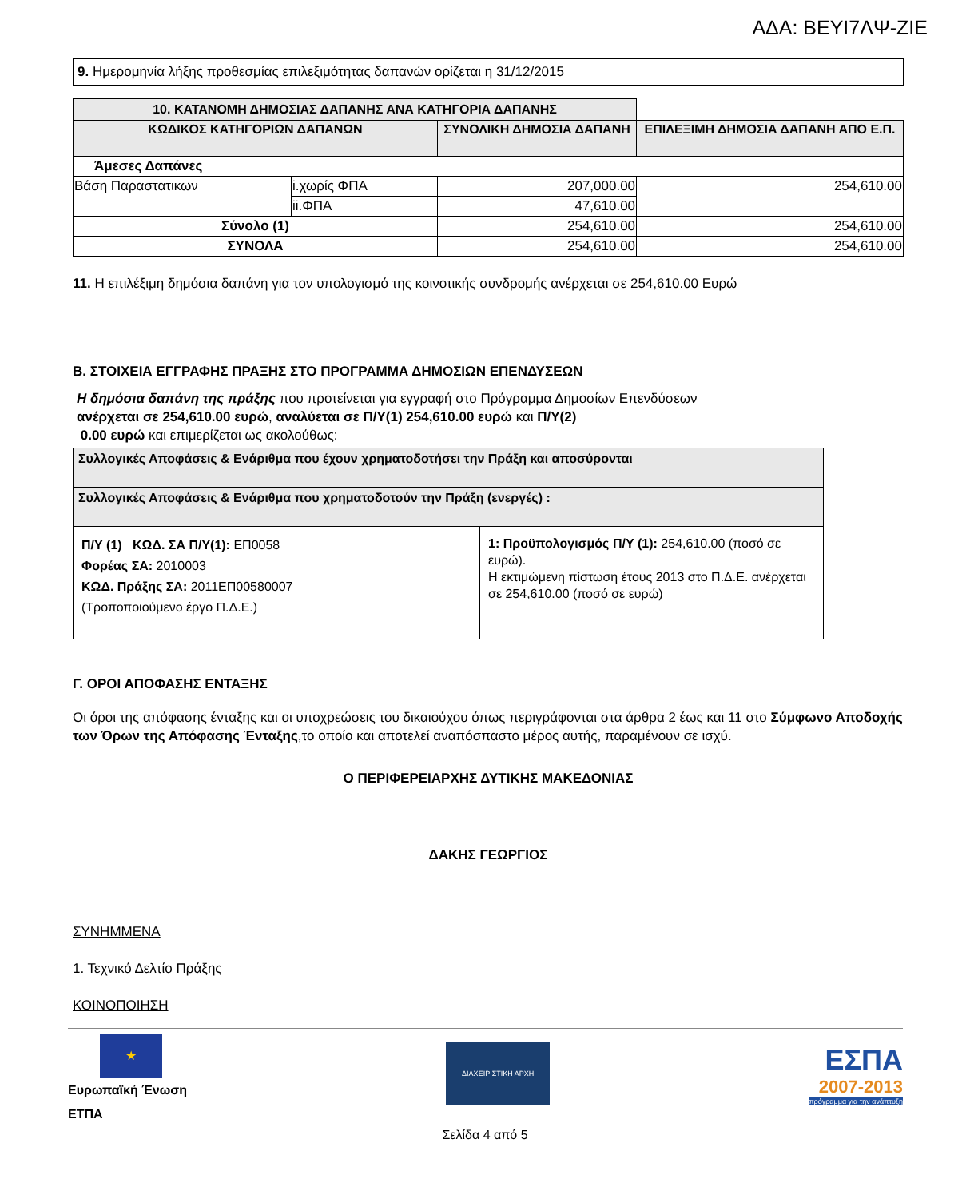ΑΔΑ: ΒΕΥΙ7ΛΨ-ΖΙΕ
| 9. Ημερομηνία λήξης προθεσμίας επιλεξιμότητας δαπανών ορίζεται η 31/12/2015 |
| 10. ΚΑΤΑΝΟΜΗ ΔΗΜΟΣΙΑΣ ΔΑΠΑΝΗΣ ΑΝΑ ΚΑΤΗΓΟΡΙΑ ΔΑΠΑΝΗΣ | | | |
| --- | --- | --- | --- |
| ΚΩΔΙΚΟΣ ΚΑΤΗΓΟΡΙΩΝ ΔΑΠΑΝΩΝ | | ΣΥΝΟΛΙΚΗ ΔΗΜΟΣΙΑ ΔΑΠΑΝΗ | ΕΠΙΛΕΞΙΜΗ ΔΗΜΟΣΙΑ ΔΑΠΑΝΗ ΑΠΟ Ε.Π. |
| Άμεσες Δαπάνες | | | |
| Βάση Παραστατικων | i.χωρίς ΦΠΑ | 207,000.00 | 254,610.00 |
| | ii.ΦΠΑ | 47,610.00 | |
| Σύνολο (1) | | 254,610.00 | 254,610.00 |
| ΣΥΝΟΛΑ | | 254,610.00 | 254,610.00 |
11. Η επιλέξιμη δημόσια δαπάνη για τον υπολογισμό της κοινοτικής συνδρομής ανέρχεται σε 254,610.00 Ευρώ
Β. ΣΤΟΙΧΕΙΑ ΕΓΓΡΑΦΗΣ ΠΡΑΞΗΣ ΣΤΟ ΠΡΟΓΡΑΜΜΑ ΔΗΜΟΣΙΩΝ ΕΠΕΝΔΥΣΕΩΝ
Η δημόσια δαπάνη της πράξης που προτείνεται για εγγραφή στο Πρόγραμμα Δημοσίων Επενδύσεων
ανέρχεται σε 254,610.00 ευρώ, αναλύεται σε Π/Υ(1) 254,610.00 ευρώ και Π/Υ(2)
0.00 ευρώ και επιμερίζεται ως ακολούθως:
| Συλλογικές Αποφάσεις & Ενάριθμα που έχουν χρηματοδοτήσει την Πράξη και αποσύρονται | |
| --- | --- |
| Συλλογικές Αποφάσεις & Ενάριθμα που χρηματοδοτούν την Πράξη (ενεργές) : | |
| Π/Υ (1) ΚΩΔ. ΣΑ Π/Υ(1): ΕΠ0058 Φορέας ΣΑ: 2010003 ΚΩΔ. Πράξης ΣΑ: 2011ΕΠ00580007 (Τροποποιούμενο έργο Π.Δ.Ε.) | 1: Προϋπολογισμός Π/Υ (1): 254,610.00 (ποσό σε ευρώ). Η εκτιμώμενη πίστωση έτους 2013 στο Π.Δ.Ε. ανέρχεται σε 254,610.00 (ποσό σε ευρώ) |
Γ. ΟΡΟΙ ΑΠΟΦΑΣΗΣ ΕΝΤΑΞΗΣ
Οι όροι της απόφασης ένταξης και οι υποχρεώσεις του δικαιούχου όπως περιγράφονται στα άρθρα 2 έως και 11 στο Σύμφωνο Αποδοχής των Όρων της Απόφασης Ένταξης,το οποίο και αποτελεί αναπόσπαστο μέρος αυτής, παραμένουν σε ισχύ.
Ο ΠΕΡΙΦΕΡΕΙΑΡΧΗΣ ΔΥΤΙΚΗΣ ΜΑΚΕΔΟΝΙΑΣ
ΔΑΚΗΣ ΓΕΩΡΓΙΟΣ
ΣΥΝΗΜΜΕΝΑ
1. Τεχνικό Δελτίο Πράξης
ΚΟΙΝΟΠΟΙΗΣΗ
★
Ευρωπαϊκή Ένωση
ΕΤΠΑ
ΔΙΑΧΕΙΡΙΣΤΙΚΗ ΑΡΧΗ
ΕΣΠΑ
2007-2013
πρόγραμμα για την ανάπτυξη
Σελίδα 4 από 5